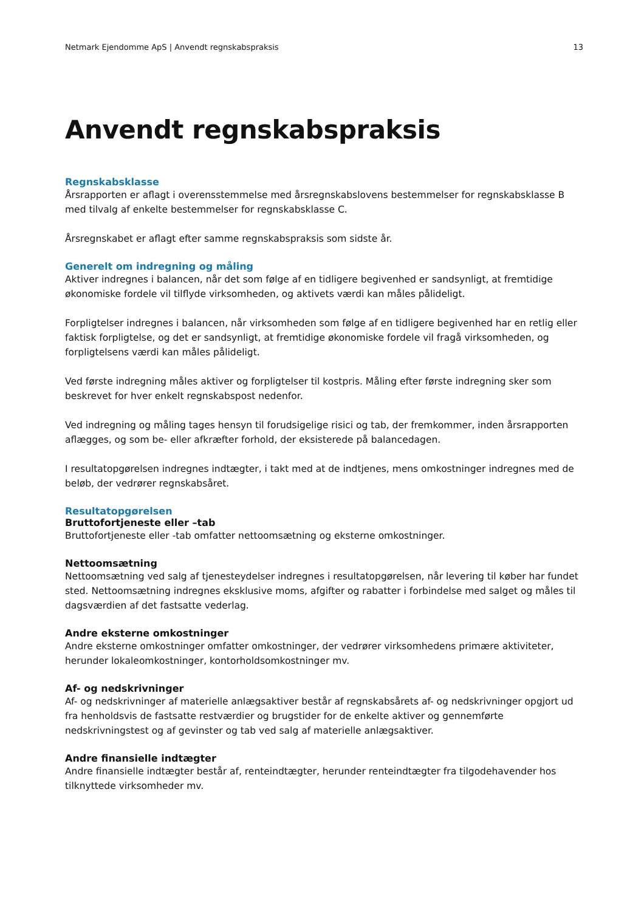Netmark Ejendomme ApS | Anvendt regnskabspraksis 13
Anvendt regnskabspraksis
Regnskabsklasse
Årsrapporten er aflagt i overensstemmelse med årsregnskabslovens bestemmelser for regnskabsklasse B med tilvalg af enkelte bestemmelser for regnskabsklasse C.
Årsregnskabet er aflagt efter samme regnskabspraksis som sidste år.
Generelt om indregning og måling
Aktiver indregnes i balancen, når det som følge af en tidligere begivenhed er sandsynligt, at fremtidige økonomiske fordele vil tilflyde virksomheden, og aktivets værdi kan måles pålideligt.
Forpligtelser indregnes i balancen, når virksomheden som følge af en tidligere begivenhed har en retlig eller faktisk forpligtelse, og det er sandsynligt, at fremtidige økonomiske fordele vil fragå virksomheden, og forpligtelsens værdi kan måles pålideligt.
Ved første indregning måles aktiver og forpligtelser til kostpris. Måling efter første indregning sker som beskrevet for hver enkelt regnskabspost nedenfor.
Ved indregning og måling tages hensyn til forudsigelige risici og tab, der fremkommer, inden årsrapporten aflægges, og som be- eller afkræfter forhold, der eksisterede på balancedagen.
I resultatopgørelsen indregnes indtægter, i takt med at de indtjenes, mens omkostninger indregnes med de beløb, der vedrører regnskabsåret.
Resultatopgørelsen
Bruttofortjeneste eller –tab
Bruttofortjeneste eller -tab omfatter nettoomsætning og eksterne omkostninger.
Nettoomsætning
Nettoomsætning ved salg af tjenesteydelser indregnes i resultatopgørelsen, når levering til køber har fundet sted. Nettoomsætning indregnes eksklusive moms, afgifter og rabatter i forbindelse med salget og måles til dagsværdien af det fastsatte vederlag.
Andre eksterne omkostninger
Andre eksterne omkostninger omfatter omkostninger, der vedrører virksomhedens primære aktiviteter, herunder lokaleomkostninger, kontorholdsomkostninger mv.
Af- og nedskrivninger
Af- og nedskrivninger af materielle anlægsaktiver består af regnskabsårets af- og nedskrivninger opgjort ud fra henholdsvis de fastsatte restværdier og brugstider for de enkelte aktiver og gennemførte nedskrivningstest og af gevinster og tab ved salg af materielle anlægsaktiver.
Andre finansielle indtægter
Andre finansielle indtægter består af, renteindtægter, herunder renteindtægter fra tilgodehavender hos tilknyttede virksomheder mv.